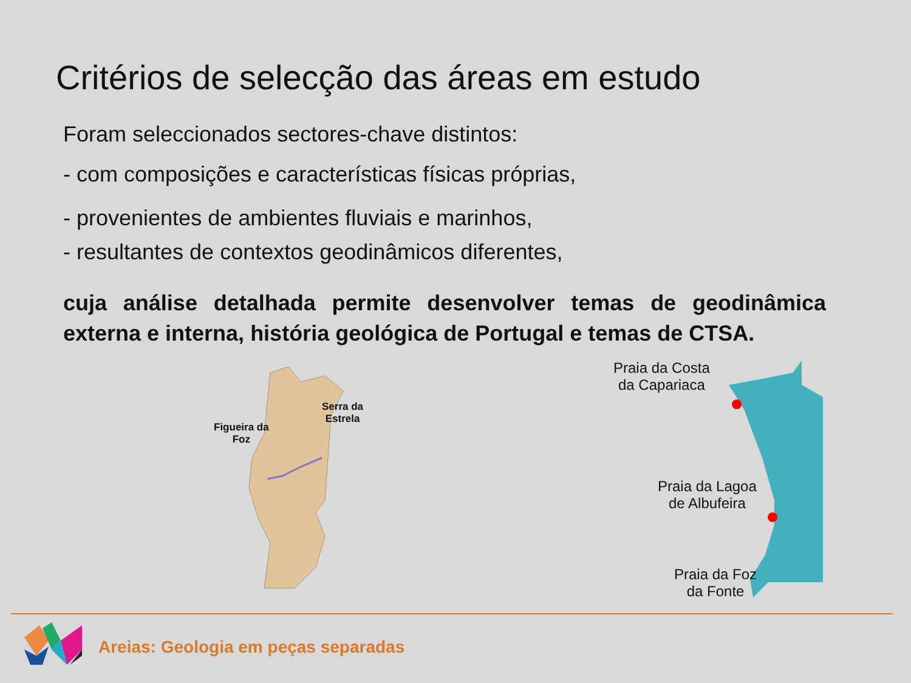Critérios de selecção das áreas em estudo
Foram seleccionados sectores-chave distintos:
- com composições e características físicas próprias,
- provenientes de ambientes fluviais e marinhos,
- resultantes de contextos geodinâmicos diferentes,
cuja análise detalhada permite desenvolver temas de geodinâmica externa e interna, história geológica de Portugal e temas de CTSA.
Figueira da
Foz
Serra da
Estrela
Praia da Costa
da Capariaca
Praia da Lagoa
de Albufeira
Praia da Foz
da Fonte
Areias: Geologia em peças separadas